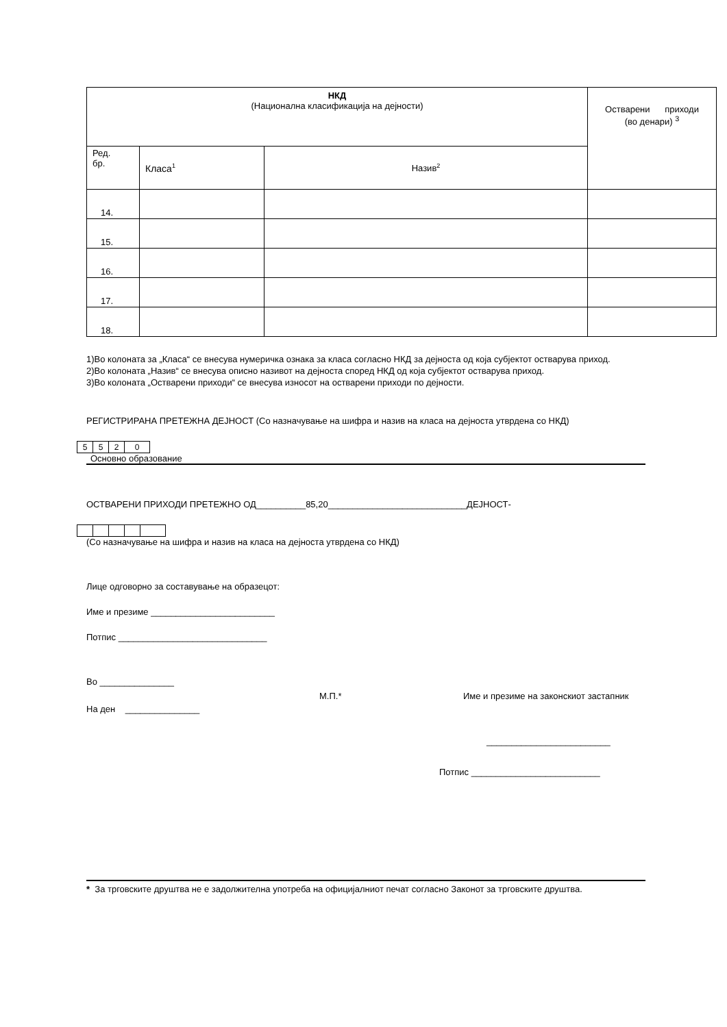| НКД (Национална класификација на дејности) | | | Остварени приходи (во денари) <sup>3</sup> |
| Ред. бр. | Класа<sup>1</sup> | Назив<sup>2</sup> | |
| 14. | | | |
| 15. | | | |
| 16. | | | |
| 17. | | | |
| 18. | | | |
1)Во колоната за „Класа“ се внесува нумеричка ознака за класа согласно НКД за дејноста од која субјектот остварува приход.
2)Во колоната „Назив“ се внесува описно називот на дејноста според НКД од која субјектот остварува приход.
3)Во колоната „Остварени приходи“ се внесува износот на остварени приходи по дејности.
РЕГИСТРИРАНА ПРЕТЕЖНА ДЕЈНОСТ (Со назначување на шифра и назив на класа на дејноста утврдена со НКД)
| 5 | 5 | 2 | 0 |
Основно образование
ОСТВАРЕНИ ПРИХОДИ ПРЕТЕЖНО ОД__________85,20____________________________ДЕЈНОСТ-
(Со назначување на шифра и назив на класа на дејноста утврдена со НКД)
Лице одговорно за составување на образецот:
Име и презиме _________________________
Потпис ______________________________
Во _______________
М.П.* Име и презиме на законскиот застапник
На ден _______________
_________________________
Потпис __________________________
* За трговските друштва не е задолжителна употреба на официјалниот печат согласно Законот за трговските друштва.